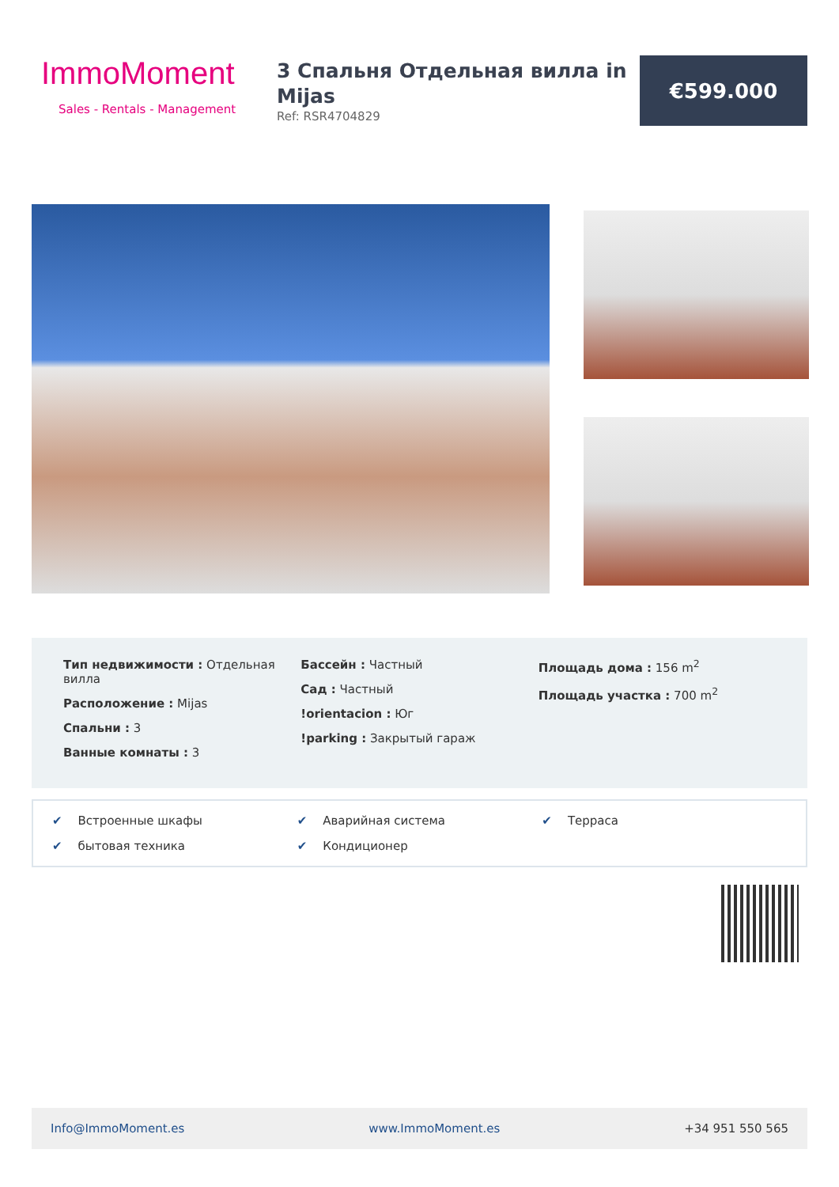ImmoMoment
Sales - Rentals - Management
3 Спальня Отдельная вилла in Mijas
Ref: RSR4704829
€599.000
Тип недвижимости : Отдельная вилла
Расположение : Mijas
Спальни : 3
Ванные комнаты : 3
Бассейн : Частный
Сад : Частный
!orientacion : Юг
!parking : Закрытый гараж
Площадь дома : 156 m<sup>2</sup>
Площадь участка : 700 m<sup>2</sup>
✔ Встроенные шкафы
✔ Аварийная система
✔ Терраса
✔ бытовая техника
✔ Кондиционер
Info@ImmoMoment.es www.ImmoMoment.es +34 951 550 565